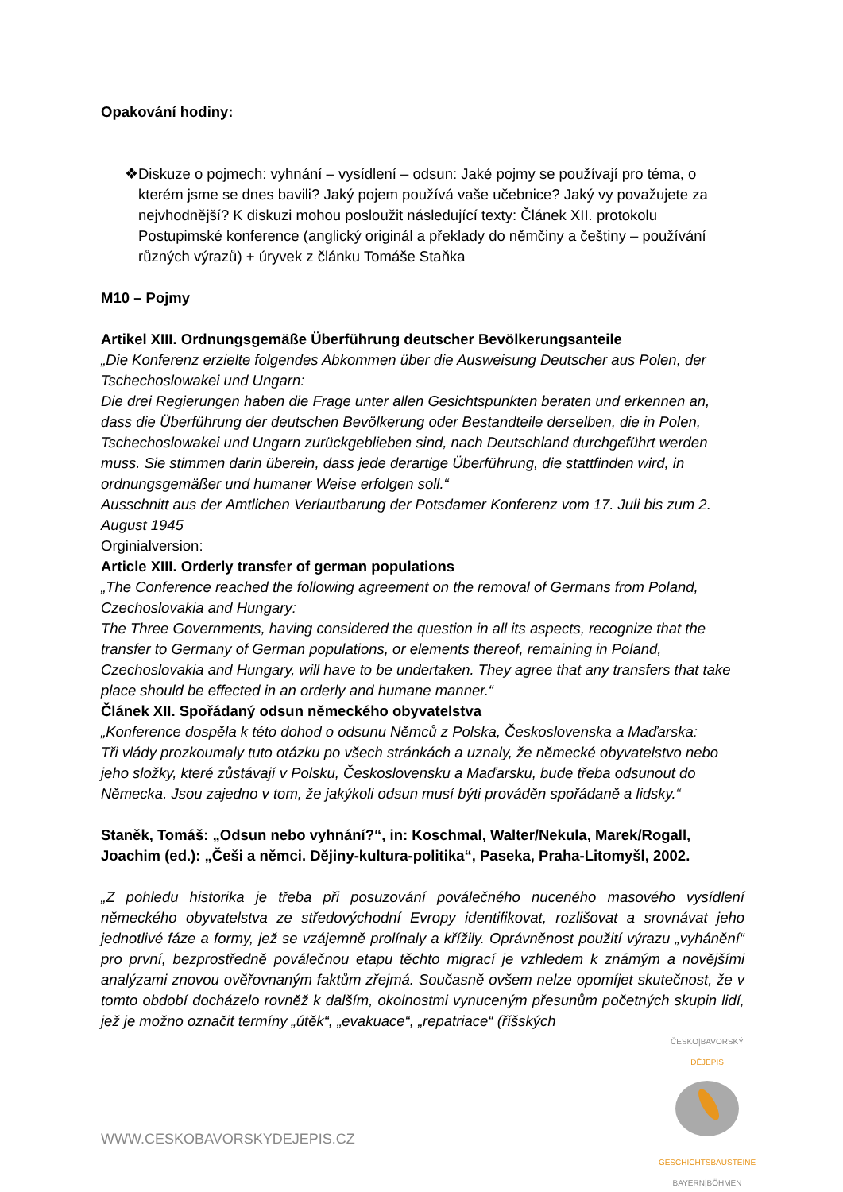Opakování hodiny:
❖ Diskuze o pojmech: vyhnání – vysídlení – odsun: Jaké pojmy se používají pro téma, o kterém jsme se dnes bavili? Jaký pojem používá vaše učebnice? Jaký vy považujete za nejvhodnější? K diskuzi mohou posloužit následující texty: Článek XII. protokolu Postupimské konference (anglický originál a překlady do němčiny a češtiny – používání různých výrazů) + úryvek z článku Tomáše Staňka
M10 – Pojmy
Artikel XIII. Ordnungsgemäße Überführung deutscher Bevölkerungsanteile
„Die Konferenz erzielte folgendes Abkommen über die Ausweisung Deutscher aus Polen, der Tschechoslowakei und Ungarn:
Die drei Regierungen haben die Frage unter allen Gesichtspunkten beraten und erkennen an, dass die Überführung der deutschen Bevölkerung oder Bestandteile derselben, die in Polen, Tschechoslowakei und Ungarn zurückgeblieben sind, nach Deutschland durchgeführt werden muss. Sie stimmen darin überein, dass jede derartige Überführung, die stattfinden wird, in ordnungsgemäßer und humaner Weise erfolgen soll.“
Ausschnitt aus der Amtlichen Verlautbarung der Potsdamer Konferenz vom 17. Juli bis zum 2. August 1945
Orginialversion:
Article XIII. Orderly transfer of german populations
„The Conference reached the following agreement on the removal of Germans from Poland, Czechoslovakia and Hungary:
The Three Governments, having considered the question in all its aspects, recognize that the transfer to Germany of German populations, or elements thereof, remaining in Poland, Czechoslovakia and Hungary, will have to be undertaken. They agree that any transfers that take place should be effected in an orderly and humane manner.“
Článek XII. Spořádaný odsun německého obyvatelstva
„Konference dospěla k této dohod o odsunu Němců z Polska, Československa a Maďarska:
Tři vlády prozkoumaly tuto otázku po všech stránkách a uznaly, že německé obyvatelstvo nebo jeho složky, které zůstávají v Polsku, Československu a Maďarsku, bude třeba odsunout do Německa. Jsou zajedno v tom, že jakýkoli odsun musí býti prováděn spořádaně a lidsky.“
Staněk, Tomáš: „Odsun nebo vyhnání?“, in: Koschmal, Walter/Nekula, Marek/Rogall, Joachim (ed.): „Češi a němci. Dějiny-kultura-politika“, Paseka, Praha-Litomyšl, 2002.
„Z pohledu historika je třeba při posuzování poválečného nuceného masového vysídlení německého obyvatelstva ze středovýchodní Evropy identifikovat, rozlišovat a srovnávat jeho jednotlivé fáze a formy, jež se vzájemně prolínaly a křížily. Oprávněnost použití výrazu „vyhánění“ pro první, bezprostředně poválečnou etapu těchto migrací je vzhledem k známým a novějšími analýzami znovou ověřovnaným faktům zřejmá. Současně ovšem nelze opomíjet skutečnost, že v tomto období docházelo rovněž k dalším, okolnostmi vynuceným přesunům početných skupin lidí, jež je možno označit termíny „útěk“, „evakuace“, „repatriace“ (říšských
WWW.CESKOBAVORSKYDEJEPIS.CZ
ČESKO|BAVORSKÝ
DĚJEPIS
GESCHICHTSBAUSTEINE
BAYERN|BÖHMEN